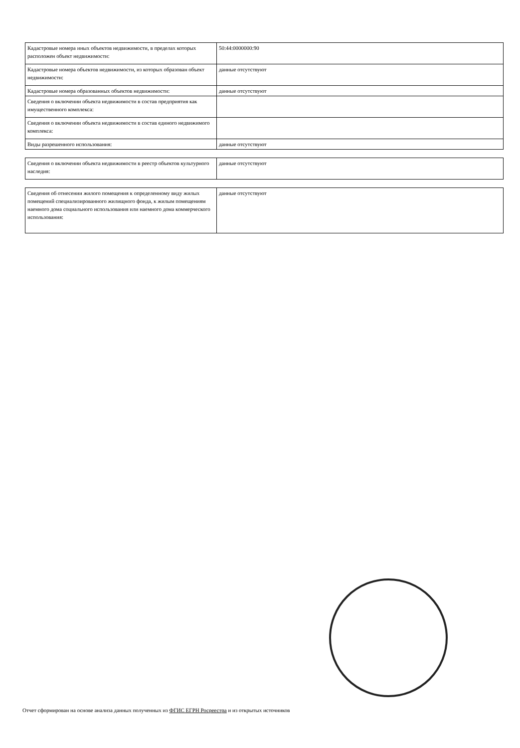| Кадастровые номера иных объектов недвижимости, в пределах которых расположен объект недвижимости: | 50:44:0000000:90 |
| Кадастровые номера объектов недвижимости, из которых образован объект недвижимости: | данные отсутствуют |
| Кадастровые номера образованных объектов недвижимости: | данные отсутствуют |
| Сведения о включении объекта недвижимости в состав предприятия как имущественного комплекса: | |
| Сведения о включении объекта недвижимости в состав единого недвижимого комплекса: | |
| Виды разрешенного использования: | данные отсутствуют |
| Сведения о включении объекта недвижимости в реестр объектов культурного наследия: | данные отсутствуют |
| Сведения об отнесении жилого помещения к определенному виду жилых помещений специализированного жилищного фонда, к жилым помещениям наемного дома социального использования или наемного дома коммерческого использования: | данные отсутствуют |
Отчет сформирован на основе анализа данных полученных из ФГИС ЕГРН Росреестра и из открытых источников